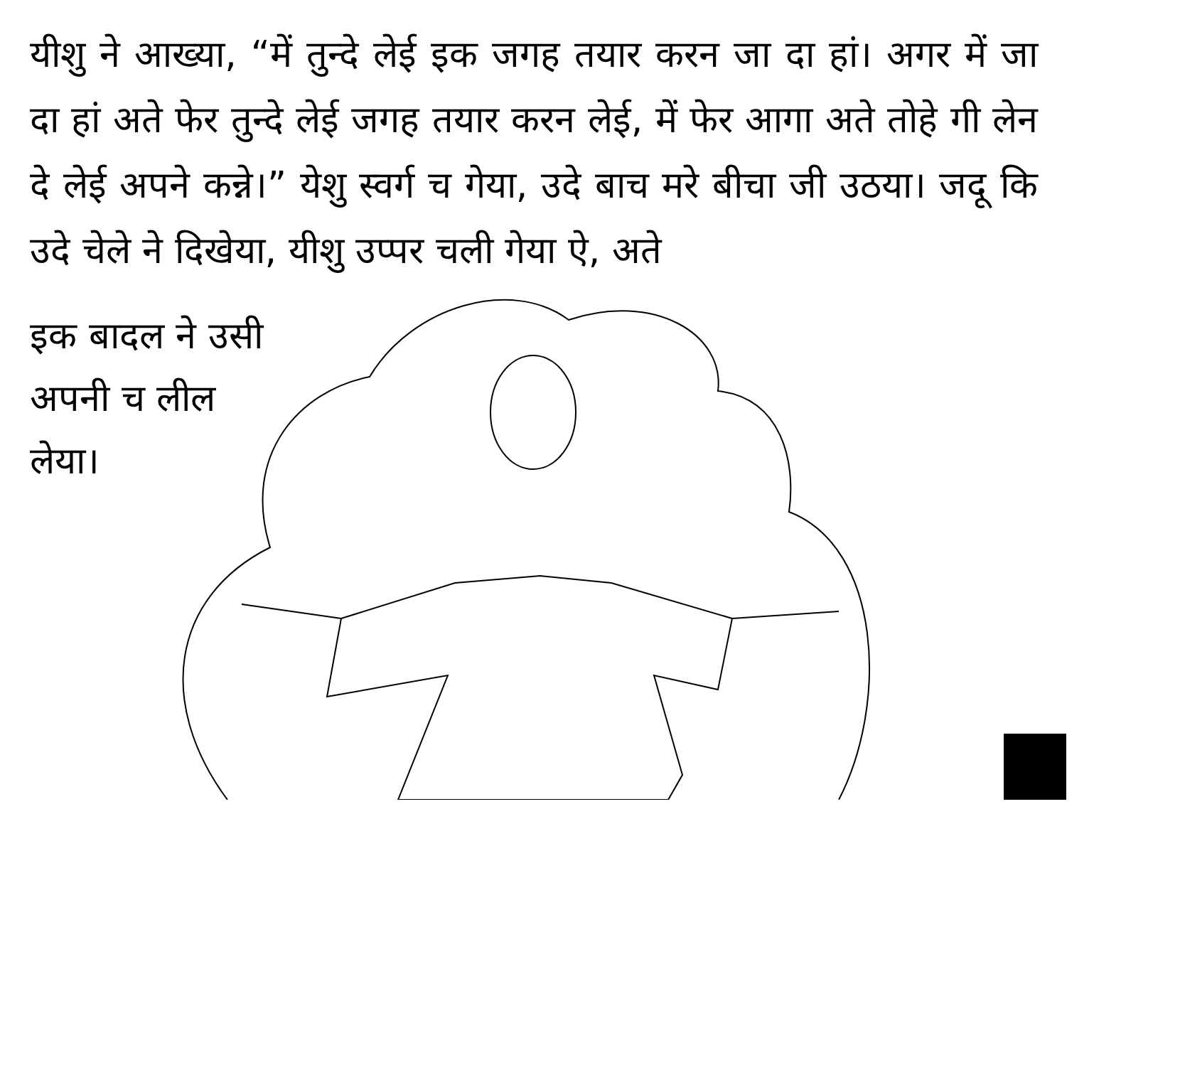यीशु ने आख्या, “में तुन्दे लेई इक जगह तयार करन जा दा हां। अगर में जा दा हां अते फेर तुन्दे लेई जगह तयार करन लेई, में फेर आगा अते तोहे गी लेन दे लेई अपने कन्ने।” येशु स्वर्ग च गेया, उदे बाच मरे बीचा जी उठया। जदू कि उदे चेले ने दिखेया, यीशु उप्पर चली गेया ऐ, अते
इक बादल ने उसी
अपनी च लील
लेया।